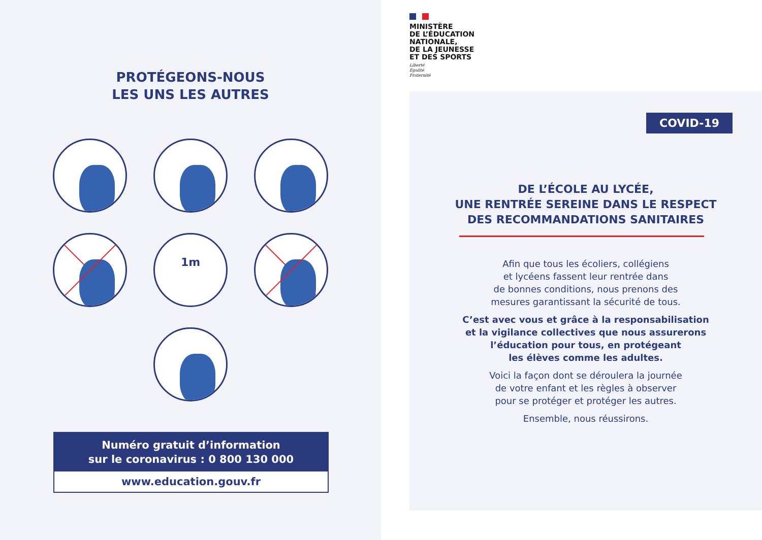PROTÉGEONS-NOUS
LES UNS LES AUTRES
1m
Numéro gratuit d’information
sur le coronavirus : 0 800 130 000
www.education.gouv.fr
MINISTÈRE
DE L’ÉDUCATION
NATIONALE,
DE LA JEUNESSE
ET DES SPORTS
Liberté
Égalité
Fraternité
COVID-19
DE L’ÉCOLE AU LYCÉE,
UNE RENTRÉE SEREINE DANS LE RESPECT
DES RECOMMANDATIONS SANITAIRES
Afin que tous les écoliers, collégiens
et lycéens fassent leur rentrée dans
de bonnes conditions, nous prenons des
mesures garantissant la sécurité de tous.
C’est avec vous et grâce à la responsabilisation
et la vigilance collectives que nous assurerons
l’éducation pour tous, en protégeant
les élèves comme les adultes.
Voici la façon dont se déroulera la journée
de votre enfant et les règles à observer
pour se protéger et protéger les autres.
Ensemble, nous réussirons.